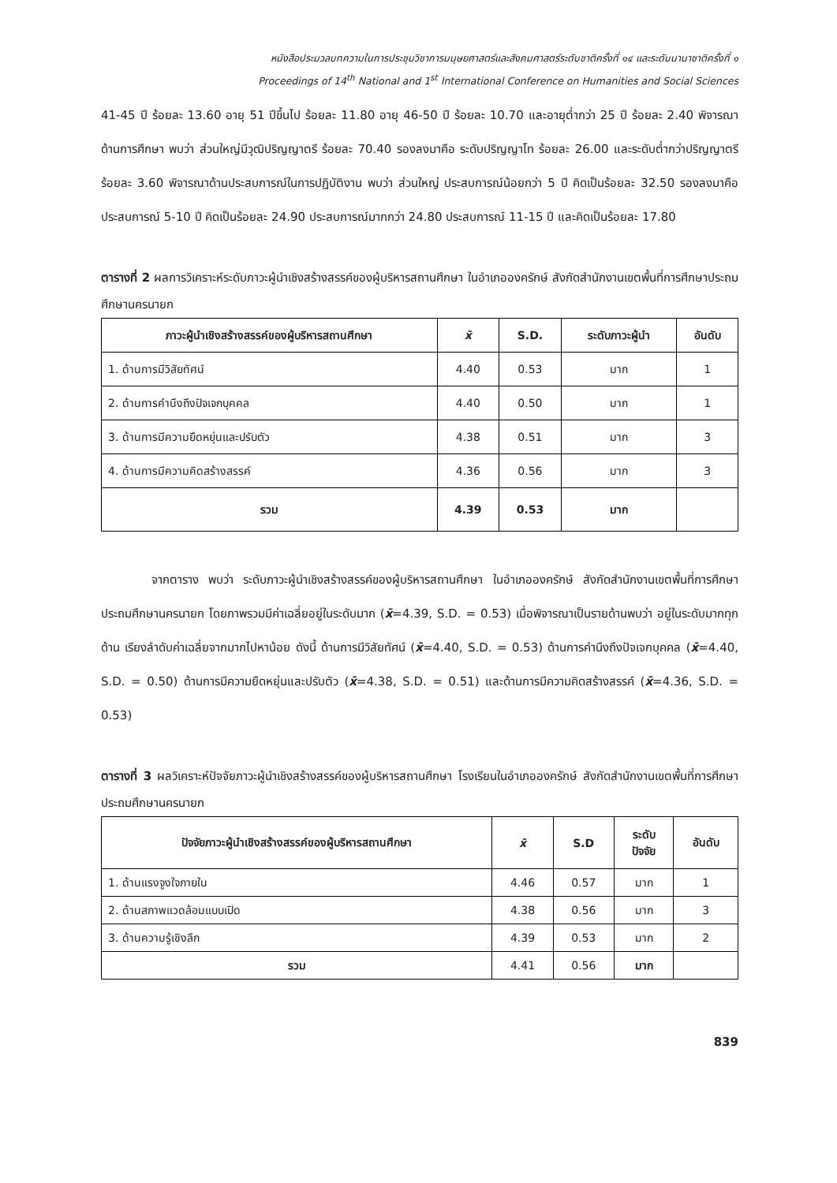หนังสือประมวลบทความในการประชุมวิชาการมนุษยศาสตร์และสังคมศาสตร์ระดับชาติครั้งที่ ๑๔ และระดับนานาชาติครั้งที่ ๑
Proceedings of 14<sup>th</sup> National and 1<sup>st</sup> International Conference on Humanities and Social Sciences
41-45 ปี ร้อยละ 13.60 อายุ 51 ปีขึ้นไป ร้อยละ 11.80 อายุ 46-50 ปี ร้อยละ 10.70 และอายุต่ำกว่า 25 ปี ร้อยละ 2.40 พิจารณาด้านการศึกษา พบว่า ส่วนใหญ่มีวุฒิปริญญาตรี ร้อยละ 70.40 รองลงมาคือ ระดับปริญญาโท ร้อยละ 26.00 และระดับต่ำกว่าปริญญาตรี ร้อยละ 3.60 พิจารณาด้านประสบการณ์ในการปฏิบัติงาน พบว่า ส่วนใหญ่ ประสบการณ์น้อยกว่า 5 ปี คิดเป็นร้อยละ 32.50 รองลงมาคือ ประสบการณ์ 5-10 ปี คิดเป็นร้อยละ 24.90 ประสบการณ์มากกว่า 24.80 ประสบการณ์ 11-15 ปี และคิดเป็นร้อยละ 17.80
ตารางที่ 2 ผลการวิเคราะห์ระดับภาวะผู้นำเชิงสร้างสรรค์ของผู้บริหารสถานศึกษา ในอำเภอองครักษ์ สังกัดสำนักงานเขตพื้นที่การศึกษาประถมศึกษานครนายก
| ภาวะผู้นำเชิงสร้างสรรค์ของผู้บริหารสถานศึกษา | x̄ | S.D. | ระดับภาวะผู้นำ | อันดับ |
| --- | --- | --- | --- | --- |
| 1. ด้านการมีวิสัยทัศน์ | 4.40 | 0.53 | มาก | 1 |
| 2. ด้านการคำนึงถึงปัจเจกบุคคล | 4.40 | 0.50 | มาก | 1 |
| 3. ด้านการมีความยืดหยุ่นและปรับตัว | 4.38 | 0.51 | มาก | 3 |
| 4. ด้านการมีความคิดสร้างสรรค์ | 4.36 | 0.56 | มาก | 3 |
| รวม | 4.39 | 0.53 | มาก | |
จากตาราง พบว่า ระดับภาวะผู้นำเชิงสร้างสรรค์ของผู้บริหารสถานศึกษา ในอำเภอองครักษ์ สังกัดสำนักงานเขตพื้นที่การศึกษาประถมศึกษานครนายก โดยภาพรวมมีค่าเฉลี่ยอยู่ในระดับมาก (x̄=4.39, S.D. = 0.53) เมื่อพิจารณาเป็นรายด้านพบว่า อยู่ในระดับมากทุกด้าน เรียงลำดับค่าเฉลี่ยจากมากไปหาน้อย ดังนี้ ด้านการมีวิสัยทัศน์ (x̄=4.40, S.D. = 0.53) ด้านการคำนึงถึงปัจเจกบุคคล (x̄=4.40, S.D. = 0.50) ด้านการมีความยืดหยุ่นและปรับตัว (x̄=4.38, S.D. = 0.51) และด้านการมีความคิดสร้างสรรค์ (x̄=4.36, S.D. = 0.53)
ตารางที่ 3 ผลวิเคราะห์ปัจจัยภาวะผู้นำเชิงสร้างสรรค์ของผู้บริหารสถานศึกษา โรงเรียนในอำเภอองครักษ์ สังกัดสำนักงานเขตพื้นที่การศึกษาประถมศึกษานครนายก
| ปัจจัยภาวะผู้นำเชิงสร้างสรรค์ของผู้บริหารสถานศึกษา | x̄ | S.D | ระดับ ปัจจัย | อันดับ |
| --- | --- | --- | --- | --- |
| 1. ด้านแรงจูงใจภายใน | 4.46 | 0.57 | มาก | 1 |
| 2. ด้านสภาพแวดล้อมแบบเปิด | 4.38 | 0.56 | มาก | 3 |
| 3. ด้านความรู้เชิงลึก | 4.39 | 0.53 | มาก | 2 |
| รวม | 4.41 | 0.56 | มาก | |
839